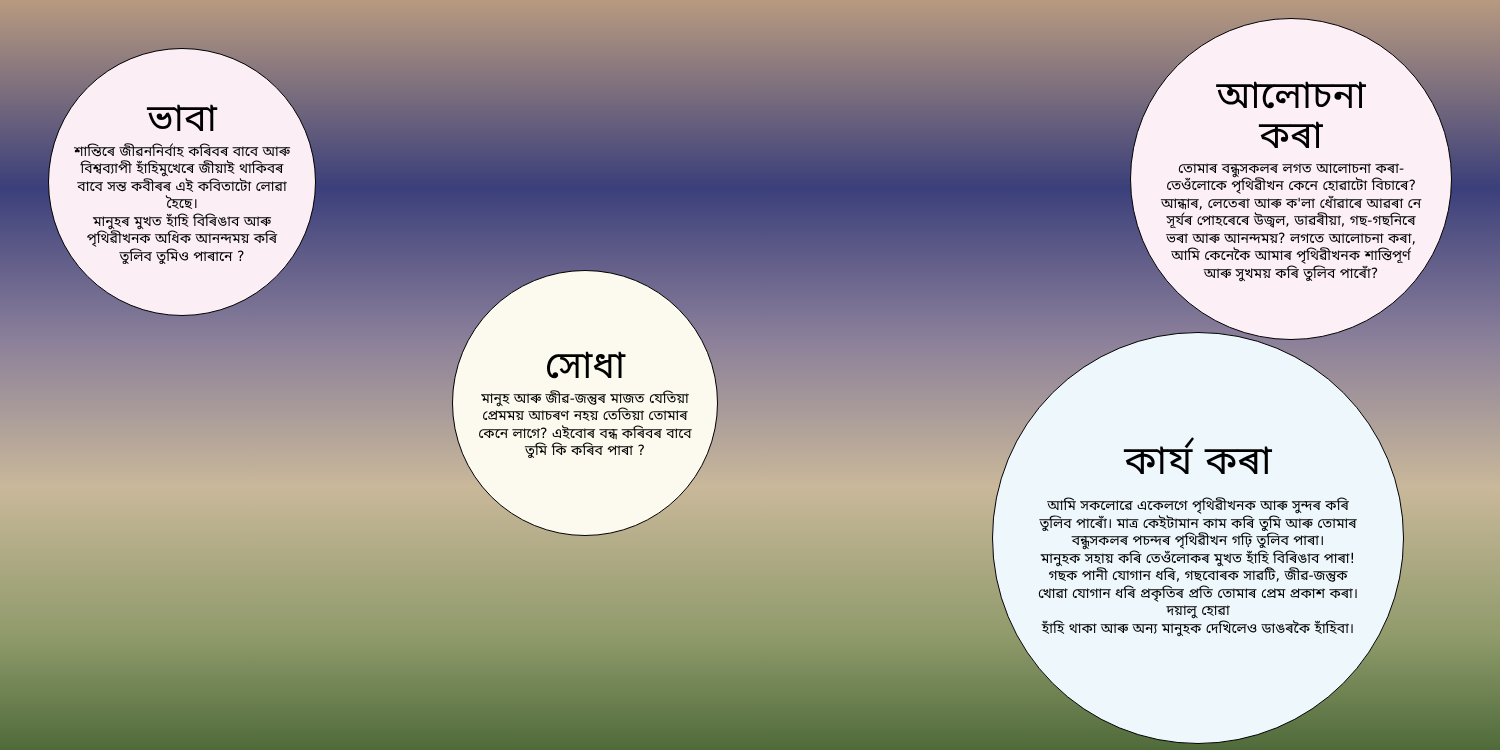ভাবা
শান্তিৰে জীৱননির্বাহ কৰিবৰ বাবে আৰু বিশ্বব্যাপী হাঁহিমুখেৰে জীয়াই থাকিবৰ বাবে সন্ত কবীৰৰ এই কবিতাটো লোৱা হৈছে।
মানুহৰ মুখত হাঁহি বিৰিঙাব আৰু পৃথিৱীখনক অধিক আনন্দময় কৰি তুলিব তুমিও পাৰানে ?
সোধা
মানুহ আৰু জীৱ-জন্তুৰ মাজত যেতিয়া প্ৰেমময় আচৰণ নহয় তেতিয়া তোমাৰ কেনে লাগে? এইবোৰ বন্ধ কৰিবৰ বাবে তুমি কি কৰিব পাৰা ?
আলোচনা
কৰা
তোমাৰ বন্ধুসকলৰ লগত আলোচনা কৰা- তেওঁলোকে পৃথিৱীখন কেনে হোৱাটো বিচাৰে? আন্ধাৰ, লেতেৰা আৰু ক'লা ধোঁৱাৰে আৱৰা নে সূৰ্যৰ পোহৰেৰে উজ্বল, ডাৱৰীয়া, গছ-গছনিৰে ভৰা আৰু আনন্দময়? লগতে আলোচনা কৰা, আমি কেনেকৈ আমাৰ পৃথিৱীখনক শান্তিপূৰ্ণ আৰু সুখময় কৰি তুলিব পাৰোঁ?
কাৰ্য কৰা
আমি সকলোৱে একেলগে পৃথিৱীখনক আৰু সুন্দৰ কৰি তুলিব পাৰোঁ। মাত্ৰ কেইটামান কাম কৰি তুমি আৰু তোমাৰ বন্ধুসকলৰ পচন্দৰ পৃথিৱীখন গঢ়ি তুলিব পাৰা।
মানুহক সহায় কৰি তেওঁলোকৰ মুখত হাঁহি বিৰিঙাব পাৰা!
গছক পানী যোগান ধৰি, গছবোৰক সাৱটি, জীৱ-জন্তুক খোৱা যোগান ধৰি প্ৰকৃতিৰ প্ৰতি তোমাৰ প্ৰেম প্ৰকাশ কৰা।
দয়ালু হোৱা
হাঁহি থাকা আৰু অন্য মানুহক দেখিলেও ডাঙৰকৈ হাঁহিবা।